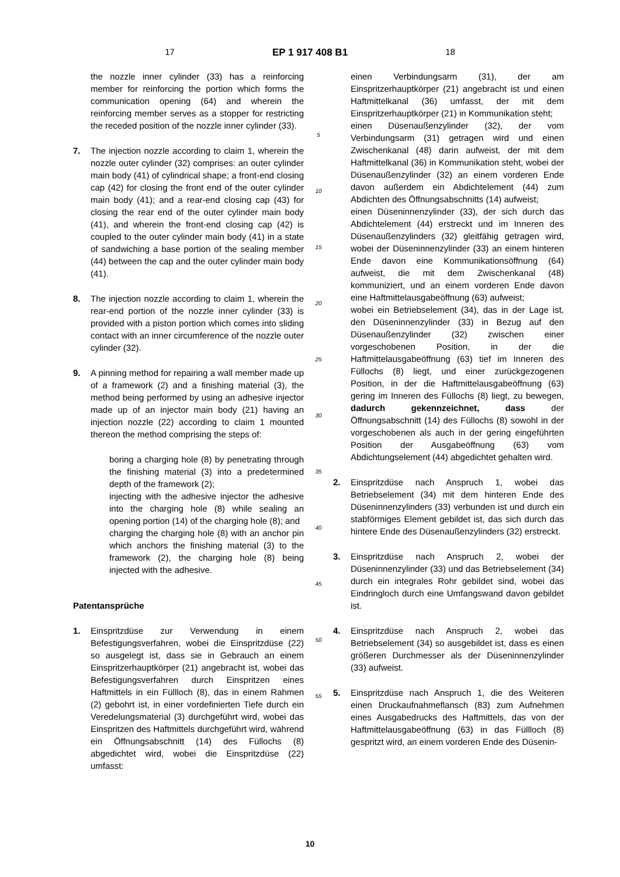17 EP 1 917 408 B1
18
the nozzle inner cylinder (33) has a reinforcing member for reinforcing the portion which forms the communication opening (64) and wherein the reinforcing member serves as a stopper for restricting the receded position of the nozzle inner cylinder (33).
7. The injection nozzle according to claim 1, wherein the nozzle outer cylinder (32) comprises: an outer cylinder main body (41) of cylindrical shape; a front-end closing cap (42) for closing the front end of the outer cylinder main body (41); and a rear-end closing cap (43) for closing the rear end of the outer cylinder main body (41), and wherein the front-end closing cap (42) is coupled to the outer cylinder main body (41) in a state of sandwiching a base portion of the sealing member (44) between the cap and the outer cylinder main body (41).
8. The injection nozzle according to claim 1, wherein the rear-end portion of the nozzle inner cylinder (33) is provided with a piston portion which comes into sliding contact with an inner circumference of the nozzle outer cylinder (32).
9. A pinning method for repairing a wall member made up of a framework (2) and a finishing material (3), the method being performed by using an adhesive injector made up of an injector main body (21) having an injection nozzle (22) according to claim 1 mounted thereon the method comprising the steps of:
boring a charging hole (8) by penetrating through the finishing material (3) into a predetermined depth of the framework (2);
injecting with the adhesive injector the adhesive into the charging hole (8) while sealing an opening portion (14) of the charging hole (8); and
charging the charging hole (8) with an anchor pin which anchors the finishing material (3) to the framework (2), the charging hole (8) being injected with the adhesive.
Patentansprüche
1. Einspritzdüse zur Verwendung in einem Befestigungsverfahren, wobei die Einspritzdüse (22) so ausgelegt ist, dass sie in Gebrauch an einem Einspritzerhauptkörper (21) angebracht ist, wobei das Befestigungsverfahren durch Einspritzen eines Haftmittels in ein Füllloch (8), das in einem Rahmen (2) gebohrt ist, in einer vordefinierten Tiefe durch ein Veredelungsmaterial (3) durchgeführt wird, wobei das Einspritzen des Haftmittels durchgeführt wird, während ein Öffnungsabschnitt (14) des Füllochs (8) abgedichtet wird, wobei die Einspritzdüse (22) umfasst:
5
10
15
20
25
30
35
40
45
50
55
einen Verbindungsarm (31), der am Einspritzerhauptkörper (21) angebracht ist und einen Haftmittelkanal (36) umfasst, der mit dem Einspritzerhauptkörper (21) in Kommunikation steht;
einen Düsenaußenzylinder (32), der vom Verbindungsarm (31) getragen wird und einen Zwischenkanal (48) darin aufweist, der mit dem Haftmittelkanal (36) in Kommunikation steht, wobei der Düsenaußenzylinder (32) an einem vorderen Ende davon außerdem ein Abdichtelement (44) zum Abdichten des Öffnungsabschnitts (14) aufweist;
einen Düseninnenzylinder (33), der sich durch das Abdichtelement (44) erstreckt und im Inneren des Düsenaußenzylinders (32) gleitfähig getragen wird, wobei der Düseninnenzylinder (33) an einem hinteren Ende davon eine Kommunikationsöffnung (64) aufweist, die mit dem Zwischenkanal (48) kommuniziert, und an einem vorderen Ende davon eine Haftmittelausgabeöffnung (63) aufweist;
wobei ein Betriebselement (34), das in der Lage ist, den Düseninnenzylinder (33) in Bezug auf den Düsenaußenzylinder (32) zwischen einer vorgeschobenen Position, in der die Haftmittelausgabeöffnung (63) tief im Inneren des Füllochs (8) liegt, und einer zurückgezogenen Position, in der die Haftmittelausgabeöffnung (63) gering im Inneren des Füllochs (8) liegt, zu bewegen, dadurch gekennzeichnet, dass der Öffnungsabschnitt (14) des Füllochs (8) sowohl in der vorgeschobenen als auch in der gering eingeführten Position der Ausgabeöffnung (63) vom Abdichtungselement (44) abgedichtet gehalten wird.
2. Einspritzdüse nach Anspruch 1, wobei das Betriebselement (34) mit dem hinteren Ende des Düseninnenzylinders (33) verbunden ist und durch ein stabförmiges Element gebildet ist, das sich durch das hintere Ende des Düsenaußenzylinders (32) erstreckt.
3. Einspritzdüse nach Anspruch 2, wobei der Düseninnenzylinder (33) und das Betriebselement (34) durch ein integrales Rohr gebildet sind, wobei das Eindringloch durch eine Umfangswand davon gebildet ist.
4. Einspritzdüse nach Anspruch 2, wobei das Betriebselement (34) so ausgebildet ist, dass es einen größeren Durchmesser als der Düseninnenzylinder (33) aufweist.
5. Einspritzdüse nach Anspruch 1, die des Weiteren einen Druckaufnahmeflansch (83) zum Aufnehmen eines Ausgabedrucks des Haftmittels, das von der Haftmittelausgabeöffnung (63) in das Füllloch (8) gespritzt wird, an einem vorderen Ende des Düsenin-
10